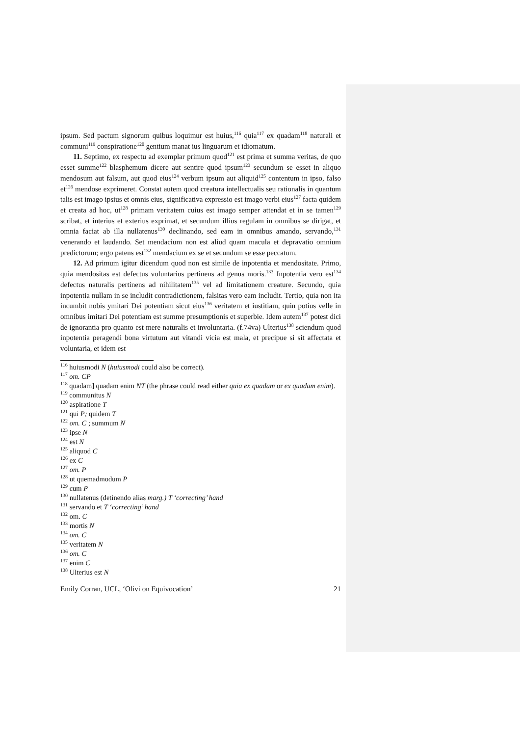ipsum. Sed pactum signorum quibus loquimur est huius,<sup>116</sup> quia<sup>117</sup> ex quadam<sup>118</sup> naturali et communi<sup>119</sup> conspiratione<sup>120</sup> gentium manat ius linguarum et idiomatum.
11. Septimo, ex respectu ad exemplar primum quod<sup>121</sup> est prima et summa veritas, de quo esset summe<sup>122</sup> blasphemum dicere aut sentire quod ipsum<sup>123</sup> secundum se esset in aliquo mendosum aut falsum, aut quod eius<sup>124</sup> verbum ipsum aut aliquid<sup>125</sup> contentum in ipso, falso et<sup>126</sup> mendose exprimeret. Constat autem quod creatura intellectualis seu rationalis in quantum talis est imago ipsius et omnis eius, significativa expressio est imago verbi eius<sup>127</sup> facta quidem et creata ad hoc, ut<sup>128</sup> primam veritatem cuius est imago semper attendat et in se tamen<sup>129</sup> scribat, et interius et exterius exprimat, et secundum illius regulam in omnibus se dirigat, et omnia faciat ab illa nullatenus<sup>130</sup> declinando, sed eam in omnibus amando, servando,<sup>131</sup> venerando et laudando. Set mendacium non est aliud quam macula et depravatio omnium predictorum; ergo patens est<sup>132</sup> mendacium ex se et secundum se esse peccatum.
12. Ad primum igitur dicendum quod non est simile de inpotentia et mendositate. Primo, quia mendositas est defectus voluntarius pertinens ad genus moris.<sup>133</sup> Inpotentia vero est<sup>134</sup> defectus naturalis pertinens ad nihilitatem<sup>135</sup> vel ad limitationem creature. Secundo, quia inpotentia nullam in se includit contradictionem, falsitas vero eam includit. Tertio, quia non ita incumbit nobis ymitari Dei potentiam sicut eius<sup>136</sup> veritatem et iustitiam, quin potius velle in omnibus imitari Dei potentiam est summe presumptionis et superbie. Idem autem<sup>137</sup> potest dici de ignorantia pro quanto est mere naturalis et involuntaria. (f.74va) Ulterius<sup>138</sup> sciendum quod inpotentia peragendi bona virtutum aut vitandi vicia est mala, et precipue si sit affectata et voluntaria, et idem est
<sup>116</sup> huiusmodi N (huiusmodi could also be correct).
<sup>117</sup> om. CP
<sup>118</sup> quadam] quadam enim NT (the phrase could read either quia ex quadam or ex quadam enim).
<sup>119</sup> communitus N
<sup>120</sup> aspiratione T
<sup>121</sup> qui P; quidem T
<sup>122</sup> om. C ; summum N
<sup>123</sup> ipse N
<sup>124</sup> est N
<sup>125</sup> aliquod C
<sup>126</sup> ex C
<sup>127</sup> om. P
<sup>128</sup> ut quemadmodum P
<sup>129</sup> cum P
<sup>130</sup> nullatenus (detinendo alias marg.) T ‘correcting’ hand
<sup>131</sup> servando et T ‘correcting’ hand
<sup>132</sup> om. C
<sup>133</sup> mortis N
<sup>134</sup> om. C
<sup>135</sup> veritatem N
<sup>136</sup> om. C
<sup>137</sup> enim C
<sup>138</sup> Ulterius est N
Emily Corran, UCL, ‘Olivi on Equivocation’ 21